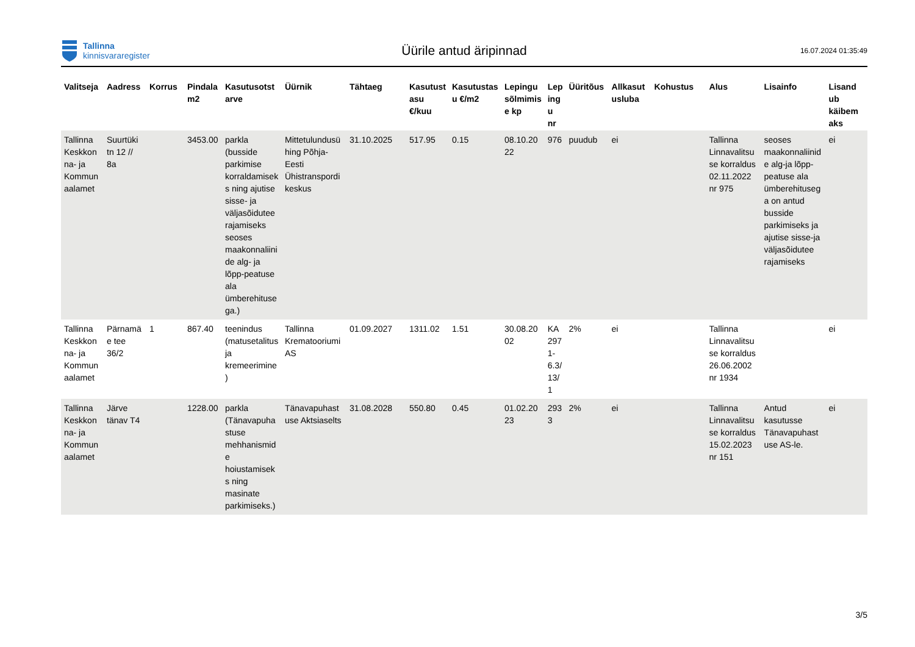Tallinna
kinnisvararegister
Üürile antud äripinnad
16.07.2024 01:35:49
| Valitseja | Aadress | Korrus | Pindala m2 | Kasutusotst arve | Üürnik | Tähtaeg | Kasutust asu €/kuu | Kasutustas u €/m2 | Lepingu sõlmimis e kp | Lep ing u nr | Üüritõus | Allkasut usluba | Kohustus | Alus | Lisainfo | Lisand ub käibem aks |
| --- | --- | --- | --- | --- | --- | --- | --- | --- | --- | --- | --- | --- | --- | --- | --- | --- |
| Tallinna Keskkon na- ja Kommun aalamet | Suurtüki tn 12 // 8a | | 3453.00 | parkla (busside parkimise korraldamisek s ning ajutise sisse- ja väljasõidutee rajamiseks seoses maakonnaliini de alg- ja lõpp-peatuse ala ümberehituse ga.) | Mittetulundusü hing Põhja-Eesti Ühistranspordi keskus | 31.10.2025 | 517.95 | 0.15 | 08.10.20 22 | 976 | puudub | ei | | Tallinna Linnavalitsu se korraldus 02.11.2022 nr 975 | seoses maakonnaliinid e alg-ja lõpp-peatuse ala ümberehituseg a on antud busside parkimiseks ja ajutise sisse-ja väljasõidutee rajamiseks | ei |
| Tallinna Keskkon na- ja Kommun aalamet | Pärnamä e tee 36/2 | 1 | 867.40 | teenindus (matusetalitus ja kremeerimine ) | Tallinna Krematooriumi AS | 01.09.2027 | 1311.02 | 1.51 | 30.08.20 02 | KA 297 1-6.3/ 13/ 1 | 2% | ei | | Tallinna Linnavalitsu se korraldus 26.06.2002 nr 1934 | | ei |
| Tallinna Keskkon na- ja Kommun aalamet | Järve tänav T4 | | 1228.00 | parkla (Tänavapuha stuse mehhanismid e hoiustamisek s ning masinate parkimiseks.) | Tänavapuhast use Aktsiaselts | 31.08.2028 | 550.80 | 0.45 | 01.02.20 23 | 293 3 | 2% | ei | | Tallinna Linnavalitsu se korraldus 15.02.2023 nr 151 | Antud kasutusse Tänavapuhast use AS-le. | ei |
3/5